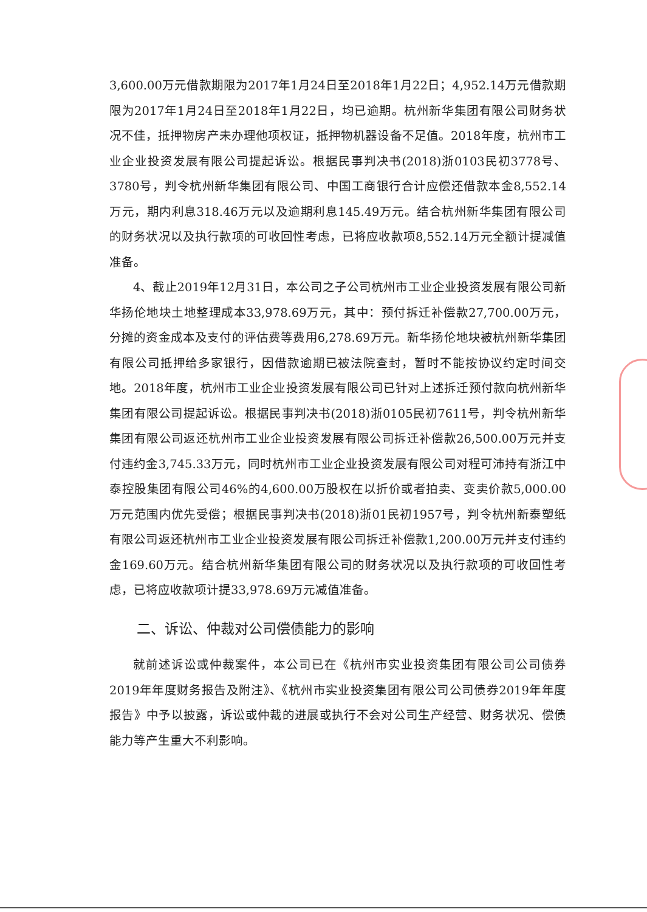3,600.00万元借款期限为2017年1月24日至2018年1月22日；4,952.14万元借款期限为2017年1月24日至2018年1月22日，均已逾期。杭州新华集团有限公司财务状况不佳，抵押物房产未办理他项权证，抵押物机器设备不足值。2018年度，杭州市工业企业投资发展有限公司提起诉讼。根据民事判决书(2018)浙0103民初3778号、3780号，判令杭州新华集团有限公司、中国工商银行合计应偿还借款本金8,552.14万元，期内利息318.46万元以及逾期利息145.49万元。结合杭州新华集团有限公司的财务状况以及执行款项的可收回性考虑，已将应收款项8,552.14万元全额计提减值准备。
4、截止2019年12月31日，本公司之子公司杭州市工业企业投资发展有限公司新华扬伦地块土地整理成本33,978.69万元，其中：预付拆迁补偿款27,700.00万元，分摊的资金成本及支付的评估费等费用6,278.69万元。新华扬伦地块被杭州新华集团有限公司抵押给多家银行，因借款逾期已被法院查封，暂时不能按协议约定时间交地。2018年度，杭州市工业企业投资发展有限公司已针对上述拆迁预付款向杭州新华集团有限公司提起诉讼。根据民事判决书(2018)浙0105民初7611号，判令杭州新华集团有限公司返还杭州市工业企业投资发展有限公司拆迁补偿款26,500.00万元并支付违约金3,745.33万元，同时杭州市工业企业投资发展有限公司对程可沛持有浙江中泰控股集团有限公司46%的4,600.00万股权在以折价或者拍卖、变卖价款5,000.00万元范围内优先受偿；根据民事判决书(2018)浙01民初1957号，判令杭州新泰塑纸有限公司返还杭州市工业企业投资发展有限公司拆迁补偿款1,200.00万元并支付违约金169.60万元。结合杭州新华集团有限公司的财务状况以及执行款项的可收回性考虑，已将应收款项计提33,978.69万元减值准备。
二、诉讼、仲裁对公司偿债能力的影响
就前述诉讼或仲裁案件，本公司已在《杭州市实业投资集团有限公司公司债券2019年年度财务报告及附注》、《杭州市实业投资集团有限公司公司债券2019年年度报告》中予以披露，诉讼或仲裁的进展或执行不会对公司生产经营、财务状况、偿债能力等产生重大不利影响。